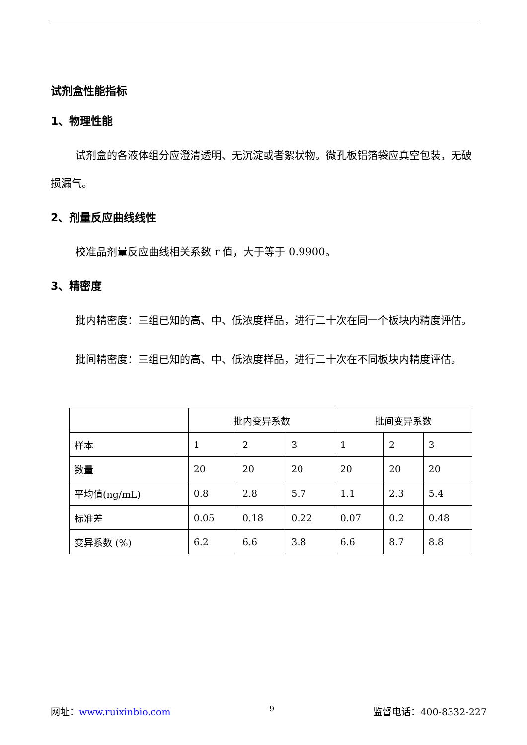试剂盒性能指标
1、物理性能
试剂盒的各液体组分应澄清透明、无沉淀或者絮状物。微孔板铝箔袋应真空包装，无破损漏气。
2、剂量反应曲线线性
校准品剂量反应曲线相关系数 r 值，大于等于 0.9900。
3、精密度
批内精密度：三组已知的高、中、低浓度样品，进行二十次在同一个板块内精度评估。
批间精密度：三组已知的高、中、低浓度样品，进行二十次在不同板块内精度评估。
| | 批内变异系数 | | | 批间变异系数 | | |
| 样本 | 1 | 2 | 3 | 1 | 2 | 3 |
| 数量 | 20 | 20 | 20 | 20 | 20 | 20 |
| 平均值(ng/mL) | 0.8 | 2.8 | 5.7 | 1.1 | 2.3 | 5.4 |
| 标准差 | 0.05 | 0.18 | 0.22 | 0.07 | 0.2 | 0.48 |
| 变异系数 (%) | 6.2 | 6.6 | 3.8 | 6.6 | 8.7 | 8.8 |
网址：www.ruixinbio.com 9 监督电话：400-8332-227